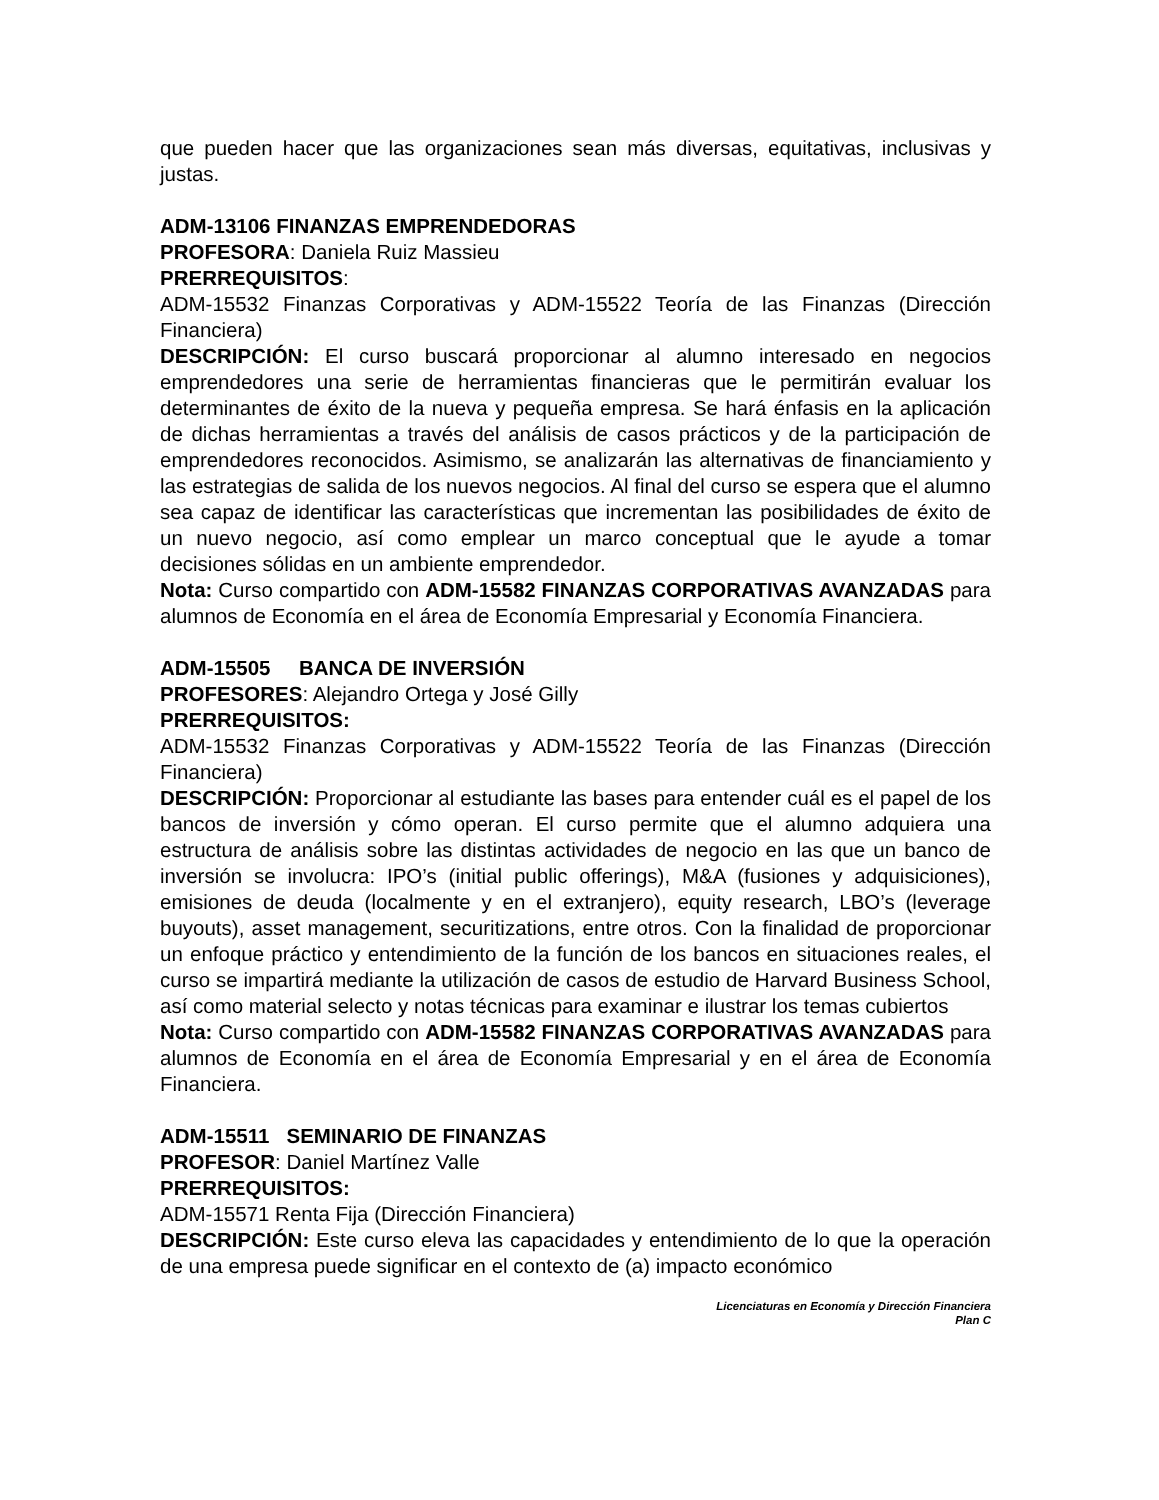que pueden hacer que las organizaciones sean más diversas, equitativas, inclusivas y justas.
ADM-13106 FINANZAS EMPRENDEDORAS
PROFESORA: Daniela Ruiz Massieu
PRERREQUISITOS:
ADM-15532 Finanzas Corporativas y ADM-15522 Teoría de las Finanzas (Dirección Financiera)
DESCRIPCIÓN: El curso buscará proporcionar al alumno interesado en negocios emprendedores una serie de herramientas financieras que le permitirán evaluar los determinantes de éxito de la nueva y pequeña empresa. Se hará énfasis en la aplicación de dichas herramientas a través del análisis de casos prácticos y de la participación de emprendedores reconocidos. Asimismo, se analizarán las alternativas de financiamiento y las estrategias de salida de los nuevos negocios. Al final del curso se espera que el alumno sea capaz de identificar las características que incrementan las posibilidades de éxito de un nuevo negocio, así como emplear un marco conceptual que le ayude a tomar decisiones sólidas en un ambiente emprendedor.
Nota: Curso compartido con ADM-15582 FINANZAS CORPORATIVAS AVANZADAS para alumnos de Economía en el área de Economía Empresarial y Economía Financiera.
ADM-15505 BANCA DE INVERSIÓN
PROFESORES: Alejandro Ortega y José Gilly
PRERREQUISITOS:
ADM-15532 Finanzas Corporativas y ADM-15522 Teoría de las Finanzas (Dirección Financiera)
DESCRIPCIÓN: Proporcionar al estudiante las bases para entender cuál es el papel de los bancos de inversión y cómo operan. El curso permite que el alumno adquiera una estructura de análisis sobre las distintas actividades de negocio en las que un banco de inversión se involucra: IPO’s (initial public offerings), M&A (fusiones y adquisiciones), emisiones de deuda (localmente y en el extranjero), equity research, LBO’s (leverage buyouts), asset management, securitizations, entre otros. Con la finalidad de proporcionar un enfoque práctico y entendimiento de la función de los bancos en situaciones reales, el curso se impartirá mediante la utilización de casos de estudio de Harvard Business School, así como material selecto y notas técnicas para examinar e ilustrar los temas cubiertos
Nota: Curso compartido con ADM-15582 FINANZAS CORPORATIVAS AVANZADAS para alumnos de Economía en el área de Economía Empresarial y en el área de Economía Financiera.
ADM-15511 SEMINARIO DE FINANZAS
PROFESOR: Daniel Martínez Valle
PRERREQUISITOS:
ADM-15571 Renta Fija (Dirección Financiera)
DESCRIPCIÓN: Este curso eleva las capacidades y entendimiento de lo que la operación de una empresa puede significar en el contexto de (a) impacto económico
Licenciaturas en Economía y Dirección Financiera
Plan C